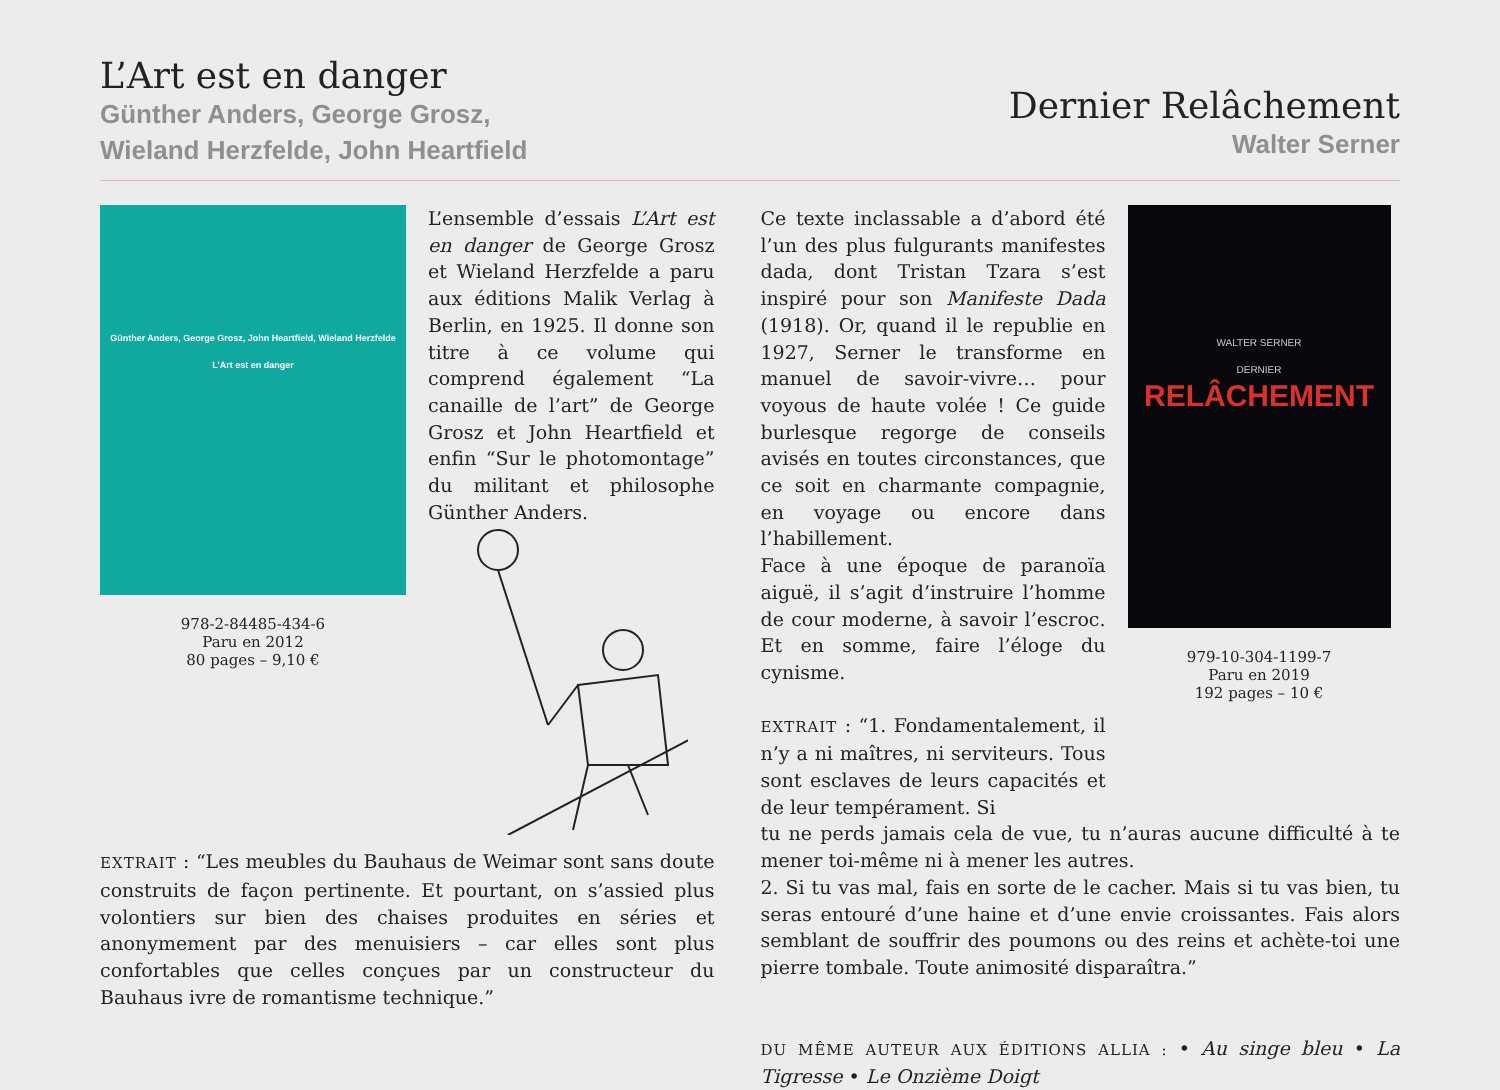L’Art est en danger
Günther Anders, George Grosz,
Wieland Herzfelde, John Heartfield
Dernier Relâchement
Walter Serner
Günther Anders, George Grosz, John Heartfield, Wieland Herzfelde
L’Art est en danger
978-2-84485-434-6
Paru en 2012
80 pages – 9,10 €
L’ensemble d’essais L’Art est en danger de George Grosz et Wieland Herzfelde a paru aux éditions Malik Verlag à Berlin, en 1925. Il donne son titre à ce volume qui comprend également “La canaille de l’art” de George Grosz et John Heartfield et enfin “Sur le photomontage” du militant et philosophe Günther Anders.
EXTRAIT : “Les meubles du Bauhaus de Weimar sont sans doute construits de façon pertinente. Et pourtant, on s’assied plus volontiers sur bien des chaises produites en séries et anonymement par des menuisiers – car elles sont plus confortables que celles conçues par un constructeur du Bauhaus ivre de romantisme technique.”
Ce texte inclassable a d’abord été l’un des plus fulgurants manifestes dada, dont Tristan Tzara s’est inspiré pour son Manifeste Dada (1918). Or, quand il le republie en 1927, Serner le transforme en manuel de savoir-vivre… pour voyous de haute volée ! Ce guide burlesque regorge de conseils avisés en toutes circonstances, que ce soit en charmante compagnie, en voyage ou encore dans l’habillement.
Face à une époque de paranoïa aiguë, il s’agit d’instruire l’homme de cour moderne, à savoir l’escroc. Et en somme, faire l’éloge du cynisme.
EXTRAIT : “1. Fondamentalement, il n’y a ni maîtres, ni serviteurs. Tous sont esclaves de leurs capacités et de leur tempérament. Si
WALTER SERNER
DERNIER RELÂCHEMENT
979-10-304-1199-7
Paru en 2019
192 pages – 10 €
tu ne perds jamais cela de vue, tu n’auras aucune difficulté à te mener toi-même ni à mener les autres.
2. Si tu vas mal, fais en sorte de le cacher. Mais si tu vas bien, tu seras entouré d’une haine et d’une envie croissantes. Fais alors semblant de souffrir des poumons ou des reins et achète-toi une pierre tombale. Toute animosité disparaîtra.”
DU MÊME AUTEUR AUX ÉDITIONS ALLIA : • Au singe bleu • La Tigresse • Le Onzième Doigt